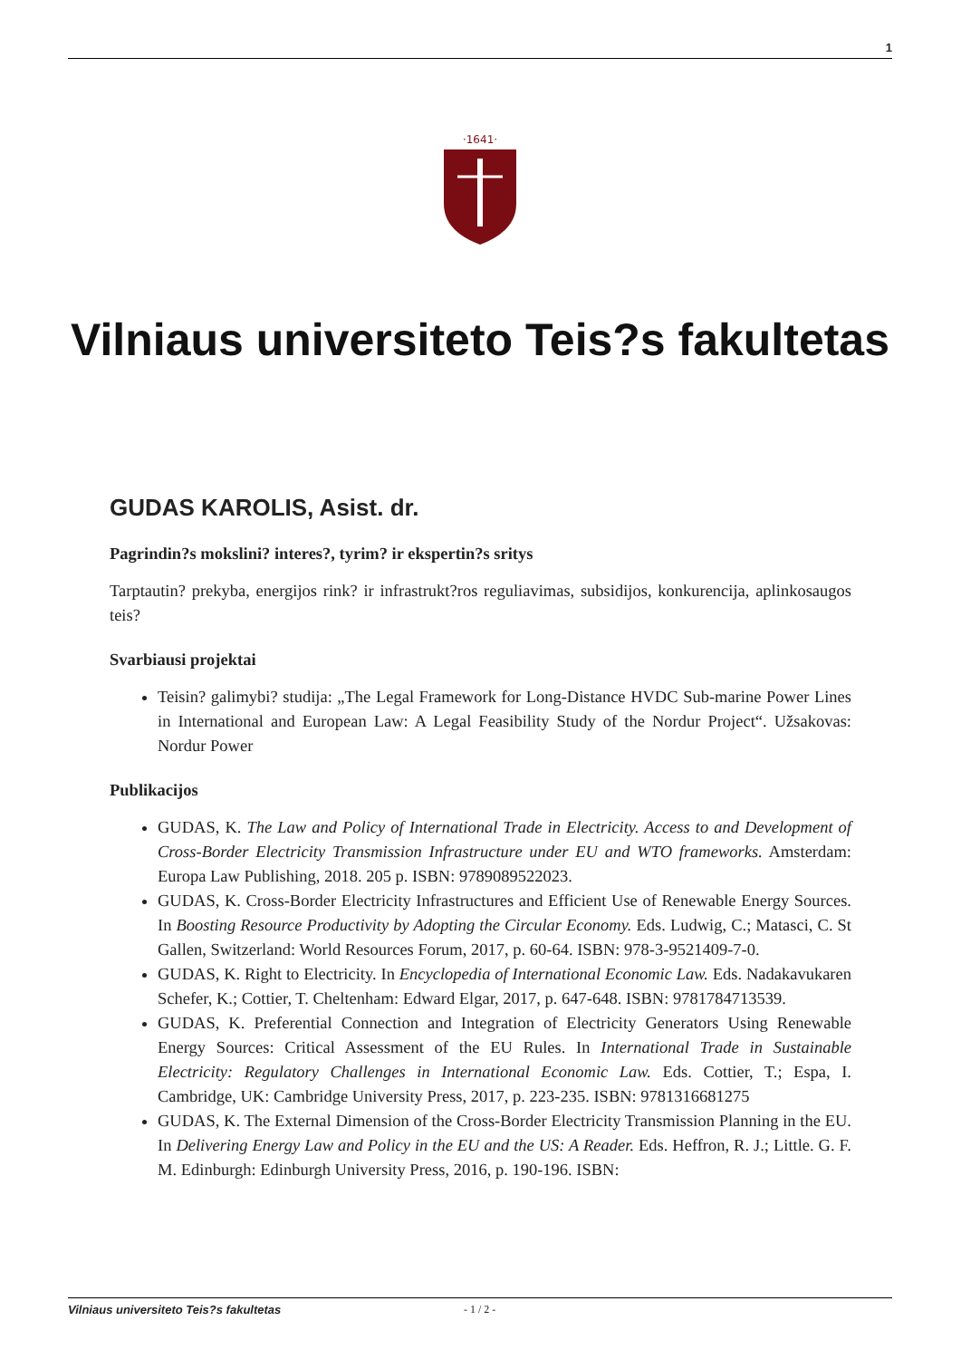1
·1641·
Vilniaus universiteto Teis?s fakultetas
GUDAS KAROLIS, Asist. dr.
Pagrindin?s mokslini? interes?, tyrim? ir ekspertin?s sritys
Tarptautin? prekyba, energijos rink? ir infrastrukt?ros reguliavimas, subsidijos, konkurencija, aplinkosaugos teis?
Svarbiausi projektai
Teisin? galimybi? studija: „The Legal Framework for Long-Distance HVDC Sub-marine Power Lines in International and European Law: A Legal Feasibility Study of the Nordur Project“. Užsakovas: Nordur Power
Publikacijos
GUDAS, K. The Law and Policy of International Trade in Electricity. Access to and Development of Cross-Border Electricity Transmission Infrastructure under EU and WTO frameworks. Amsterdam: Europa Law Publishing, 2018. 205 p. ISBN: 9789089522023.
GUDAS, K. Cross-Border Electricity Infrastructures and Efficient Use of Renewable Energy Sources. In Boosting Resource Productivity by Adopting the Circular Economy. Eds. Ludwig, C.; Matasci, C. St Gallen, Switzerland: World Resources Forum, 2017, p. 60-64. ISBN: 978-3-9521409-7-0.
GUDAS, K. Right to Electricity. In Encyclopedia of International Economic Law. Eds. Nadakavukaren Schefer, K.; Cottier, T. Cheltenham: Edward Elgar, 2017, p. 647-648. ISBN: 9781784713539.
GUDAS, K. Preferential Connection and Integration of Electricity Generators Using Renewable Energy Sources: Critical Assessment of the EU Rules. In International Trade in Sustainable Electricity: Regulatory Challenges in International Economic Law. Eds. Cottier, T.; Espa, I. Cambridge, UK: Cambridge University Press, 2017, p. 223-235. ISBN: 9781316681275
GUDAS, K. The External Dimension of the Cross-Border Electricity Transmission Planning in the EU. In Delivering Energy Law and Policy in the EU and the US: A Reader. Eds. Heffron, R. J.; Little. G. F. M. Edinburgh: Edinburgh University Press, 2016, p. 190-196. ISBN:
Vilniaus universiteto Teis?s fakultetas - 1 / 2 -